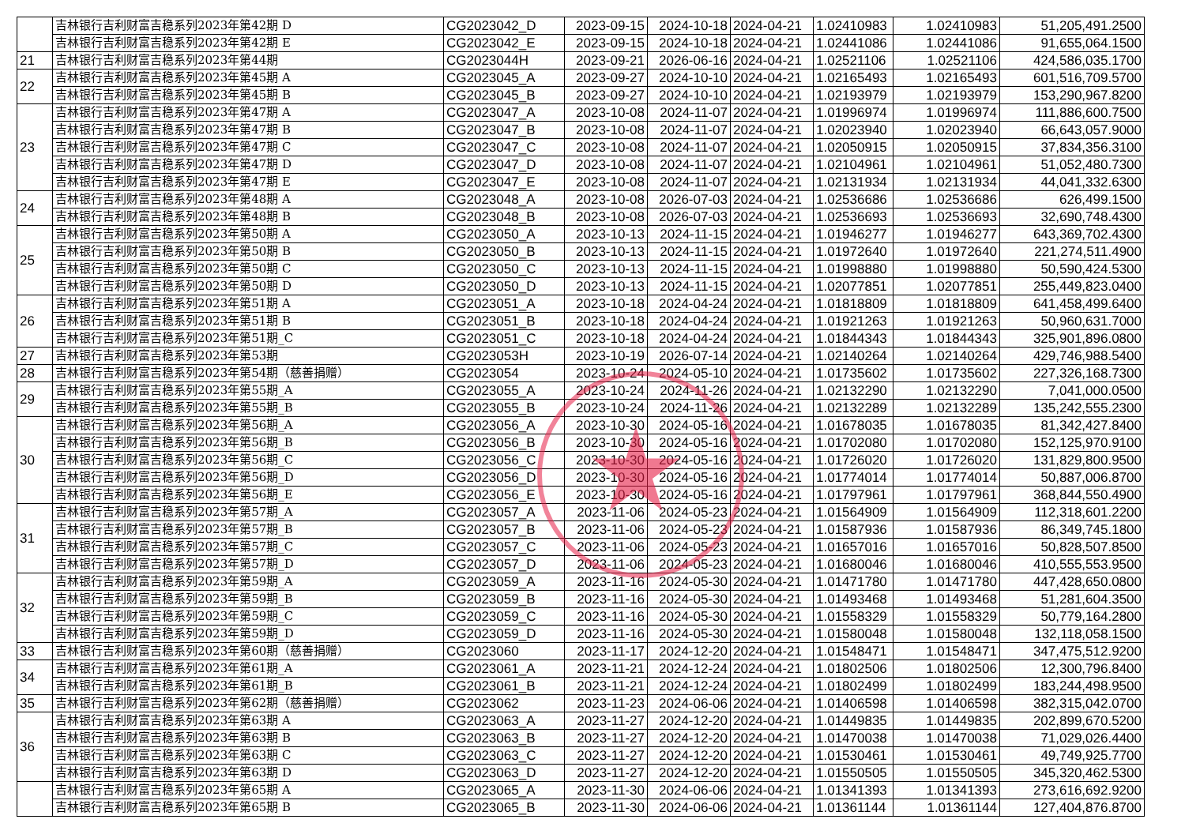| | 吉林银行吉利财富吉稳系列2023年第42期 D | CG2023042_D | 2023-09-15 | 2024-10-18 | 2024-04-21 | 1.02410983 | 1.02410983 | 51,205,491.2500 |
| | 吉林银行吉利财富吉稳系列2023年第42期 E | CG2023042_E | 2023-09-15 | 2024-10-18 | 2024-04-21 | 1.02441086 | 1.02441086 | 91,655,064.1500 |
| 21 | 吉林银行吉利财富吉稳系列2023年第44期 | CG2023044H | 2023-09-21 | 2026-06-16 | 2024-04-21 | 1.02521106 | 1.02521106 | 424,586,035.1700 |
| 22 | 吉林银行吉利财富吉稳系列2023年第45期 A | CG2023045_A | 2023-09-27 | 2024-10-10 | 2024-04-21 | 1.02165493 | 1.02165493 | 601,516,709.5700 |
| | 吉林银行吉利财富吉稳系列2023年第45期 B | CG2023045_B | 2023-09-27 | 2024-10-10 | 2024-04-21 | 1.02193979 | 1.02193979 | 153,290,967.8200 |
| 23 | 吉林银行吉利财富吉稳系列2023年第47期 A | CG2023047_A | 2023-10-08 | 2024-11-07 | 2024-04-21 | 1.01996974 | 1.01996974 | 111,886,600.7500 |
| | 吉林银行吉利财富吉稳系列2023年第47期 B | CG2023047_B | 2023-10-08 | 2024-11-07 | 2024-04-21 | 1.02023940 | 1.02023940 | 66,643,057.9000 |
| | 吉林银行吉利财富吉稳系列2023年第47期 C | CG2023047_C | 2023-10-08 | 2024-11-07 | 2024-04-21 | 1.02050915 | 1.02050915 | 37,834,356.3100 |
| | 吉林银行吉利财富吉稳系列2023年第47期 D | CG2023047_D | 2023-10-08 | 2024-11-07 | 2024-04-21 | 1.02104961 | 1.02104961 | 51,052,480.7300 |
| | 吉林银行吉利财富吉稳系列2023年第47期 E | CG2023047_E | 2023-10-08 | 2024-11-07 | 2024-04-21 | 1.02131934 | 1.02131934 | 44,041,332.6300 |
| 24 | 吉林银行吉利财富吉稳系列2023年第48期 A | CG2023048_A | 2023-10-08 | 2026-07-03 | 2024-04-21 | 1.02536686 | 1.02536686 | 626,499.1500 |
| | 吉林银行吉利财富吉稳系列2023年第48期 B | CG2023048_B | 2023-10-08 | 2026-07-03 | 2024-04-21 | 1.02536693 | 1.02536693 | 32,690,748.4300 |
| 25 | 吉林银行吉利财富吉稳系列2023年第50期 A | CG2023050_A | 2023-10-13 | 2024-11-15 | 2024-04-21 | 1.01946277 | 1.01946277 | 643,369,702.4300 |
| | 吉林银行吉利财富吉稳系列2023年第50期 B | CG2023050_B | 2023-10-13 | 2024-11-15 | 2024-04-21 | 1.01972640 | 1.01972640 | 221,274,511.4900 |
| | 吉林银行吉利财富吉稳系列2023年第50期 C | CG2023050_C | 2023-10-13 | 2024-11-15 | 2024-04-21 | 1.01998880 | 1.01998880 | 50,590,424.5300 |
| | 吉林银行吉利财富吉稳系列2023年第50期 D | CG2023050_D | 2023-10-13 | 2024-11-15 | 2024-04-21 | 1.02077851 | 1.02077851 | 255,449,823.0400 |
| 26 | 吉林银行吉利财富吉稳系列2023年第51期 A | CG2023051_A | 2023-10-18 | 2024-04-24 | 2024-04-21 | 1.01818809 | 1.01818809 | 641,458,499.6400 |
| | 吉林银行吉利财富吉稳系列2023年第51期 B | CG2023051_B | 2023-10-18 | 2024-04-24 | 2024-04-21 | 1.01921263 | 1.01921263 | 50,960,631.7000 |
| | 吉林银行吉利财富吉稳系列2023年第51期_C | CG2023051_C | 2023-10-18 | 2024-04-24 | 2024-04-21 | 1.01844343 | 1.01844343 | 325,901,896.0800 |
| 27 | 吉林银行吉利财富吉稳系列2023年第53期 | CG2023053H | 2023-10-19 | 2026-07-14 | 2024-04-21 | 1.02140264 | 1.02140264 | 429,746,988.5400 |
| 28 | 吉林银行吉利财富吉稳系列2023年第54期（慈善捐赠） | CG2023054 | 2023-10-24 | 2024-05-10 | 2024-04-21 | 1.01735602 | 1.01735602 | 227,326,168.7300 |
| 29 | 吉林银行吉利财富吉稳系列2023年第55期_A | CG2023055_A | 2023-10-24 | 2024-11-26 | 2024-04-21 | 1.02132290 | 1.02132290 | 7,041,000.0500 |
| | 吉林银行吉利财富吉稳系列2023年第55期_B | CG2023055_B | 2023-10-24 | 2024-11-26 | 2024-04-21 | 1.02132289 | 1.02132289 | 135,242,555.2300 |
| 30 | 吉林银行吉利财富吉稳系列2023年第56期_A | CG2023056_A | 2023-10-30 | 2024-05-16 | 2024-04-21 | 1.01678035 | 1.01678035 | 81,342,427.8400 |
| | 吉林银行吉利财富吉稳系列2023年第56期_B | CG2023056_B | 2023-10-30 | 2024-05-16 | 2024-04-21 | 1.01702080 | 1.01702080 | 152,125,970.9100 |
| | 吉林银行吉利财富吉稳系列2023年第56期_C | CG2023056_C | 2023-10-30 | 2024-05-16 | 2024-04-21 | 1.01726020 | 1.01726020 | 131,829,800.9500 |
| | 吉林银行吉利财富吉稳系列2023年第56期_D | CG2023056_D | 2023-10-30 | 2024-05-16 | 2024-04-21 | 1.01774014 | 1.01774014 | 50,887,006.8700 |
| | 吉林银行吉利财富吉稳系列2023年第56期_E | CG2023056_E | 2023-10-30 | 2024-05-16 | 2024-04-21 | 1.01797961 | 1.01797961 | 368,844,550.4900 |
| 31 | 吉林银行吉利财富吉稳系列2023年第57期_A | CG2023057_A | 2023-11-06 | 2024-05-23 | 2024-04-21 | 1.01564909 | 1.01564909 | 112,318,601.2200 |
| | 吉林银行吉利财富吉稳系列2023年第57期_B | CG2023057_B | 2023-11-06 | 2024-05-23 | 2024-04-21 | 1.01587936 | 1.01587936 | 86,349,745.1800 |
| | 吉林银行吉利财富吉稳系列2023年第57期_C | CG2023057_C | 2023-11-06 | 2024-05-23 | 2024-04-21 | 1.01657016 | 1.01657016 | 50,828,507.8500 |
| | 吉林银行吉利财富吉稳系列2023年第57期_D | CG2023057_D | 2023-11-06 | 2024-05-23 | 2024-04-21 | 1.01680046 | 1.01680046 | 410,555,553.9500 |
| 32 | 吉林银行吉利财富吉稳系列2023年第59期_A | CG2023059_A | 2023-11-16 | 2024-05-30 | 2024-04-21 | 1.01471780 | 1.01471780 | 447,428,650.0800 |
| | 吉林银行吉利财富吉稳系列2023年第59期_B | CG2023059_B | 2023-11-16 | 2024-05-30 | 2024-04-21 | 1.01493468 | 1.01493468 | 51,281,604.3500 |
| | 吉林银行吉利财富吉稳系列2023年第59期_C | CG2023059_C | 2023-11-16 | 2024-05-30 | 2024-04-21 | 1.01558329 | 1.01558329 | 50,779,164.2800 |
| | 吉林银行吉利财富吉稳系列2023年第59期_D | CG2023059_D | 2023-11-16 | 2024-05-30 | 2024-04-21 | 1.01580048 | 1.01580048 | 132,118,058.1500 |
| 33 | 吉林银行吉利财富吉稳系列2023年第60期（慈善捐赠） | CG2023060 | 2023-11-17 | 2024-12-20 | 2024-04-21 | 1.01548471 | 1.01548471 | 347,475,512.9200 |
| 34 | 吉林银行吉利财富吉稳系列2023年第61期_A | CG2023061_A | 2023-11-21 | 2024-12-24 | 2024-04-21 | 1.01802506 | 1.01802506 | 12,300,796.8400 |
| | 吉林银行吉利财富吉稳系列2023年第61期_B | CG2023061_B | 2023-11-21 | 2024-12-24 | 2024-04-21 | 1.01802499 | 1.01802499 | 183,244,498.9500 |
| 35 | 吉林银行吉利财富吉稳系列2023年第62期（慈善捐赠） | CG2023062 | 2023-11-23 | 2024-06-06 | 2024-04-21 | 1.01406598 | 1.01406598 | 382,315,042.0700 |
| 36 | 吉林银行吉利财富吉稳系列2023年第63期 A | CG2023063_A | 2023-11-27 | 2024-12-20 | 2024-04-21 | 1.01449835 | 1.01449835 | 202,899,670.5200 |
| | 吉林银行吉利财富吉稳系列2023年第63期 B | CG2023063_B | 2023-11-27 | 2024-12-20 | 2024-04-21 | 1.01470038 | 1.01470038 | 71,029,026.4400 |
| | 吉林银行吉利财富吉稳系列2023年第63期 C | CG2023063_C | 2023-11-27 | 2024-12-20 | 2024-04-21 | 1.01530461 | 1.01530461 | 49,749,925.7700 |
| | 吉林银行吉利财富吉稳系列2023年第63期 D | CG2023063_D | 2023-11-27 | 2024-12-20 | 2024-04-21 | 1.01550505 | 1.01550505 | 345,320,462.5300 |
| | 吉林银行吉利财富吉稳系列2023年第65期 A | CG2023065_A | 2023-11-30 | 2024-06-06 | 2024-04-21 | 1.01341393 | 1.01341393 | 273,616,692.9200 |
| | 吉林银行吉利财富吉稳系列2023年第65期 B | CG2023065_B | 2023-11-30 | 2024-06-06 | 2024-04-21 | 1.01361144 | 1.01361144 | 127,404,876.8700 |